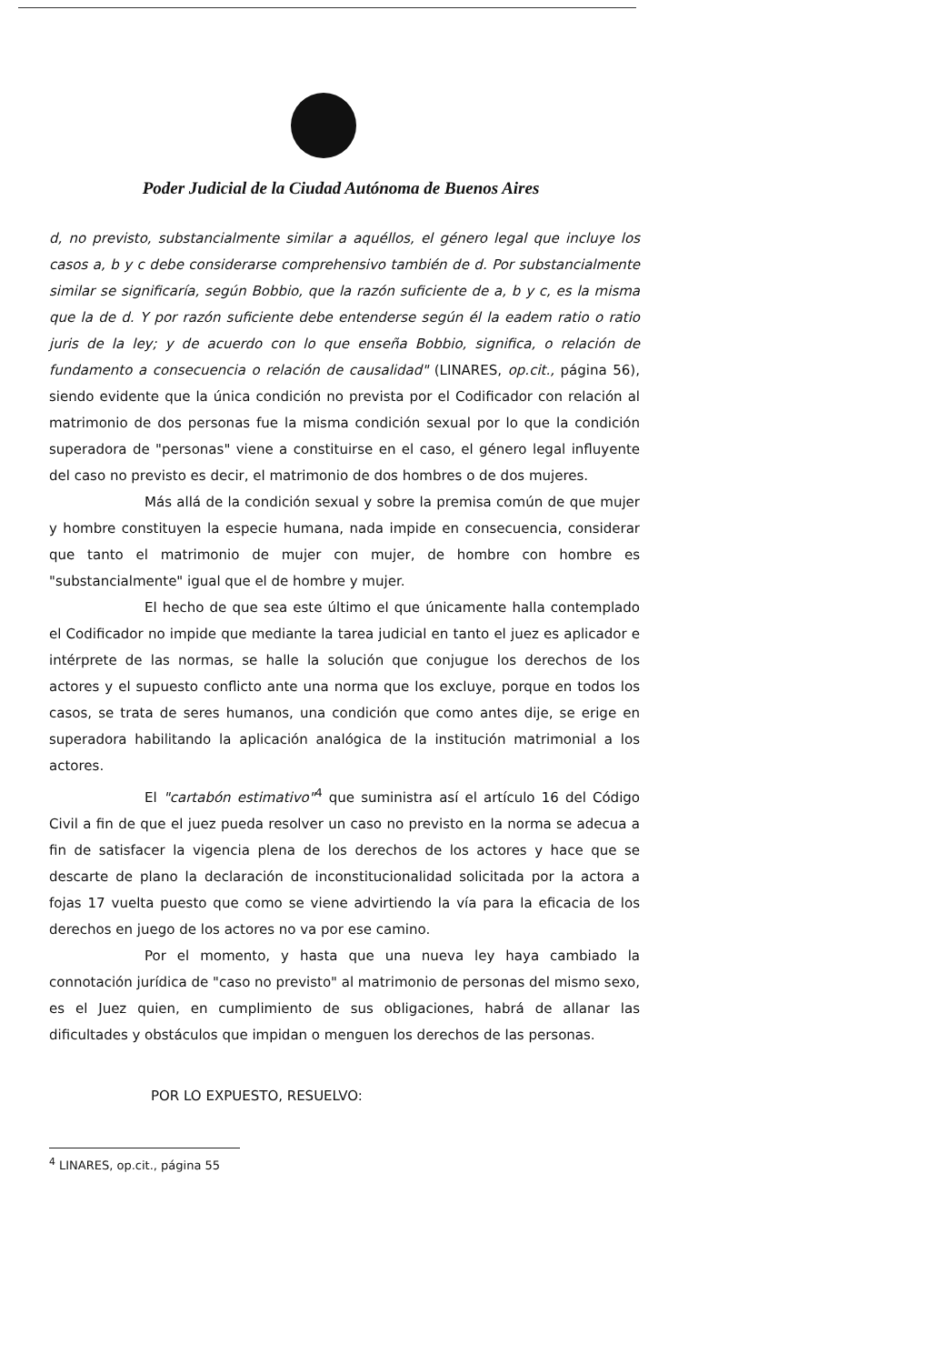Poder Judicial de la Ciudad Autónoma de Buenos Aires
d, no previsto, substancialmente similar a aquéllos, el género legal que incluye los casos a, b y c debe considerarse comprehensivo también de d. Por substancialmente similar se significaría, según Bobbio, que la razón suficiente de a, b y c, es la misma que la de d. Y por razón suficiente debe entenderse según él la eadem ratio o ratio juris de la ley; y de acuerdo con lo que enseña Bobbio, significa, o relación de fundamento a consecuencia o relación de causalidad" (LINARES, op.cit., página 56), siendo evidente que la única condición no prevista por el Codificador con relación al matrimonio de dos personas fue la misma condición sexual por lo que la condición superadora de "personas" viene a constituirse en el caso, el género legal influyente del caso no previsto es decir, el matrimonio de dos hombres o de dos mujeres.
Más allá de la condición sexual y sobre la premisa común de que mujer y hombre constituyen la especie humana, nada impide en consecuencia, considerar que tanto el matrimonio de mujer con mujer, de hombre con hombre es "substancialmente" igual que el de hombre y mujer.
El hecho de que sea este último el que únicamente halla contemplado el Codificador no impide que mediante la tarea judicial en tanto el juez es aplicador e intérprete de las normas, se halle la solución que conjugue los derechos de los actores y el supuesto conflicto ante una norma que los excluye, porque en todos los casos, se trata de seres humanos, una condición que como antes dije, se erige en superadora habilitando la aplicación analógica de la institución matrimonial a los actores.
El "cartabón estimativo"<sup>4</sup> que suministra así el artículo 16 del Código Civil a fin de que el juez pueda resolver un caso no previsto en la norma se adecua a fin de satisfacer la vigencia plena de los derechos de los actores y hace que se descarte de plano la declaración de inconstitucionalidad solicitada por la actora a fojas 17 vuelta puesto que como se viene advirtiendo la vía para la eficacia de los derechos en juego de los actores no va por ese camino.
Por el momento, y hasta que una nueva ley haya cambiado la connotación jurídica de "caso no previsto" al matrimonio de personas del mismo sexo, es el Juez quien, en cumplimiento de sus obligaciones, habrá de allanar las dificultades y obstáculos que impidan o menguen los derechos de las personas.
POR LO EXPUESTO, RESUELVO:
<sup>4</sup> LINARES, op.cit., página 55